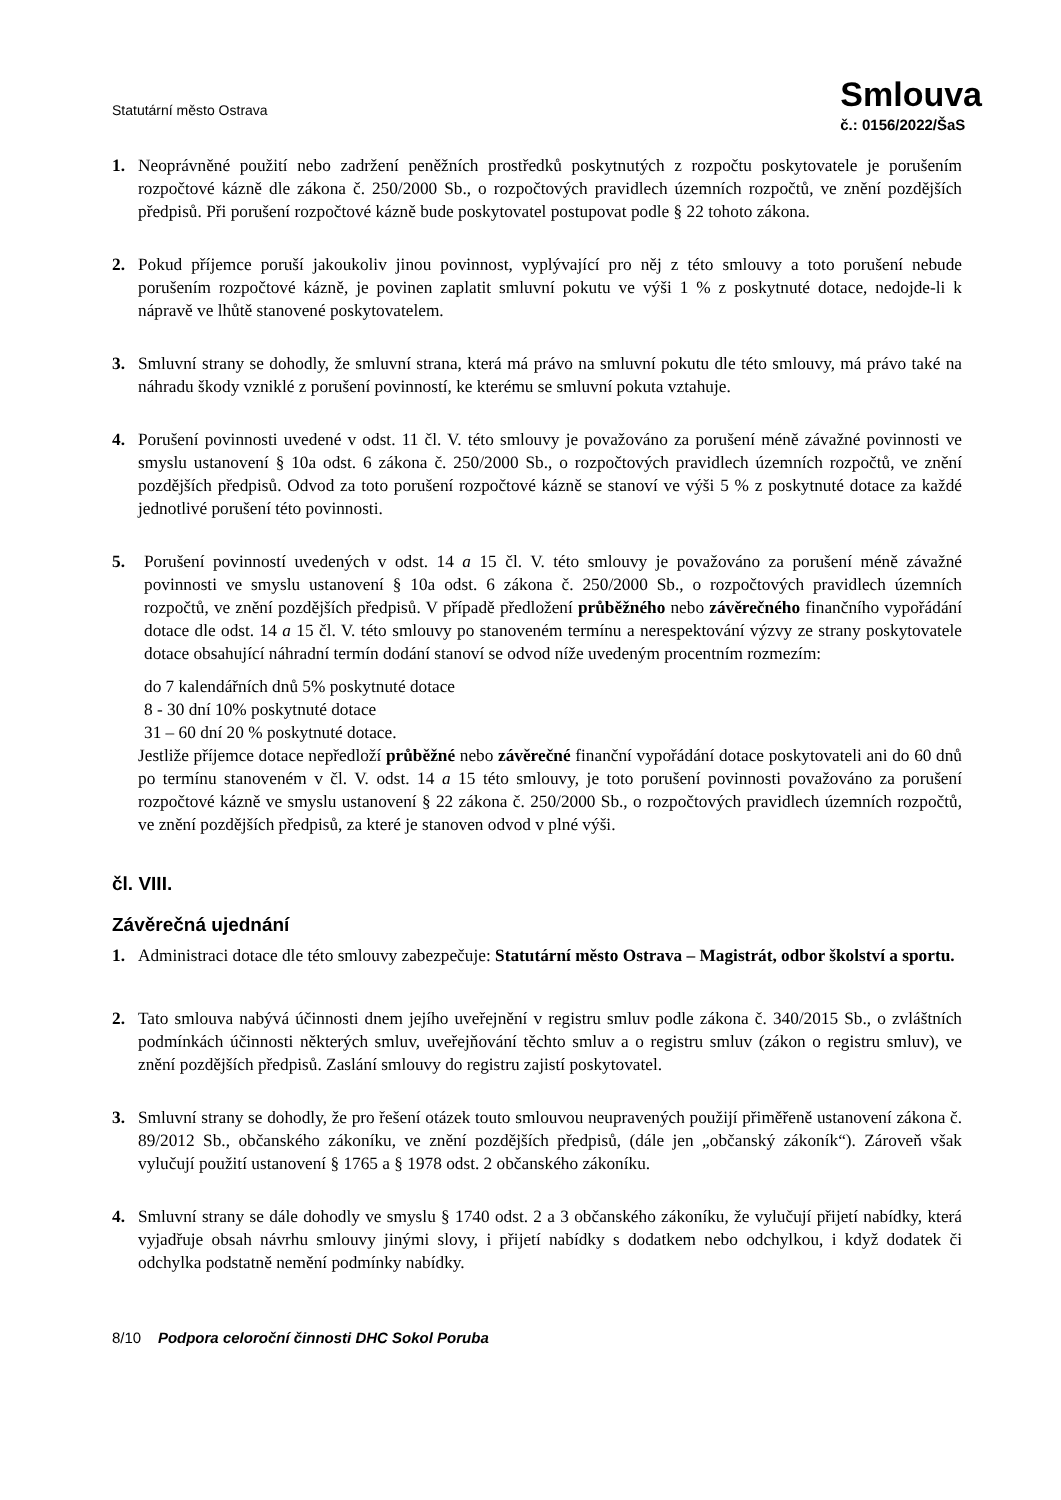Statutární město Ostrava
Smlouva
č.: 0156/2022/ŠaS
1. Neoprávněné použití nebo zadržení peněžních prostředků poskytnutých z rozpočtu poskytovatele je porušením rozpočtové kázně dle zákona č. 250/2000 Sb., o rozpočtových pravidlech územních rozpočtů, ve znění pozdějších předpisů. Při porušení rozpočtové kázně bude poskytovatel postupovat podle § 22 tohoto zákona.
2. Pokud příjemce poruší jakoukoliv jinou povinnost, vyplývající pro něj z této smlouvy a toto porušení nebude porušením rozpočtové kázně, je povinen zaplatit smluvní pokutu ve výši 1 % z poskytnuté dotace, nedojde-li k nápravě ve lhůtě stanovené poskytovatelem.
3. Smluvní strany se dohodly, že smluvní strana, která má právo na smluvní pokutu dle této smlouvy, má právo také na náhradu škody vzniklé z porušení povinností, ke kterému se smluvní pokuta vztahuje.
4. Porušení povinnosti uvedené v odst. 11 čl. V. této smlouvy je považováno za porušení méně závažné povinnosti ve smyslu ustanovení § 10a odst. 6 zákona č. 250/2000 Sb., o rozpočtových pravidlech územních rozpočtů, ve znění pozdějších předpisů. Odvod za toto porušení rozpočtové kázně se stanoví ve výši 5 % z poskytnuté dotace za každé jednotlivé porušení této povinnosti.
5. Porušení povinností uvedených v odst. 14 a 15 čl. V. této smlouvy je považováno za porušení méně závažné povinnosti ve smyslu ustanovení § 10a odst. 6 zákona č. 250/2000 Sb., o rozpočtových pravidlech územních rozpočtů, ve znění pozdějších předpisů. V případě předložení průběžného nebo závěrečného finančního vypořádání dotace dle odst. 14 a 15 čl. V. této smlouvy po stanoveném termínu a nerespektování výzvy ze strany poskytovatele dotace obsahující náhradní termín dodání stanoví se odvod níže uvedeným procentním rozmezím:
do 7 kalendářních dnů 5% poskytnuté dotace
8 - 30 dní 10% poskytnuté dotace
31 – 60 dní 20 % poskytnuté dotace.
Jestliže příjemce dotace nepředloží průběžné nebo závěrečné finanční vypořádání dotace poskytovateli ani do 60 dnů po termínu stanoveném v čl. V. odst. 14 a 15 této smlouvy, je toto porušení povinnosti považováno za porušení rozpočtové kázně ve smyslu ustanovení § 22 zákona č. 250/2000 Sb., o rozpočtových pravidlech územních rozpočtů, ve znění pozdějších předpisů, za které je stanoven odvod v plné výši.
čl. VIII.
Závěrečná ujednání
1. Administraci dotace dle této smlouvy zabezpečuje: Statutární město Ostrava – Magistrát, odbor školství a sportu.
2. Tato smlouva nabývá účinnosti dnem jejího uveřejnění v registru smluv podle zákona č. 340/2015 Sb., o zvláštních podmínkách účinnosti některých smluv, uveřejňování těchto smluv a o registru smluv (zákon o registru smluv), ve znění pozdějších předpisů. Zaslání smlouvy do registru zajistí poskytovatel.
3. Smluvní strany se dohodly, že pro řešení otázek touto smlouvou neupravených použijí přiměřeně ustanovení zákona č. 89/2012 Sb., občanského zákoníku, ve znění pozdějších předpisů, (dále jen „občanský zákoník“). Zároveň však vylučují použití ustanovení § 1765 a § 1978 odst. 2 občanského zákoníku.
4. Smluvní strany se dále dohodly ve smyslu § 1740 odst. 2 a 3 občanského zákoníku, že vylučují přijetí nabídky, která vyjadřuje obsah návrhu smlouvy jinými slovy, i přijetí nabídky s dodatkem nebo odchylkou, i když dodatek či odchylka podstatně nemění podmínky nabídky.
8/10 Podpora celoroční činnosti DHC Sokol Poruba